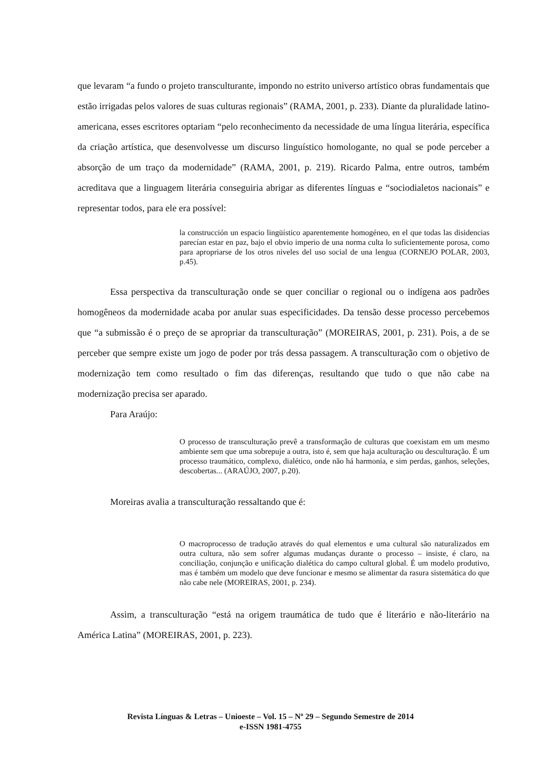que levaram “a fundo o projeto transculturante, impondo no estrito universo artístico obras fundamentais que estão irrigadas pelos valores de suas culturas regionais” (RAMA, 2001, p. 233). Diante da pluralidade latino-americana, esses escritores optariam “pelo reconhecimento da necessidade de uma língua literária, específica da criação artística, que desenvolvesse um discurso linguístico homologante, no qual se pode perceber a absorção de um traço da modernidade” (RAMA, 2001, p. 219). Ricardo Palma, entre outros, também acreditava que a linguagem literária conseguiria abrigar as diferentes línguas e “sociodialetos nacionais” e representar todos, para ele era possível:
la construcción un espacio lingüístico aparentemente homogéneo, en el que todas las disidencias parecían estar en paz, bajo el obvio imperio de una norma culta lo suficientemente porosa, como para apropriarse de los otros niveles del uso social de una lengua (CORNEJO POLAR, 2003, p.45).
Essa perspectiva da transculturação onde se quer conciliar o regional ou o indígena aos padrões homogêneos da modernidade acaba por anular suas especificidades. Da tensão desse processo percebemos que “a submissão é o preço de se apropriar da transculturação” (MOREIRAS, 2001, p. 231). Pois, a de se perceber que sempre existe um jogo de poder por trás dessa passagem. A transculturação com o objetivo de modernização tem como resultado o fim das diferenças, resultando que tudo o que não cabe na modernização precisa ser aparado.
Para Araújo:
O processo de transculturação prevê a transformação de culturas que coexistam em um mesmo ambiente sem que uma sobrepuje a outra, isto é, sem que haja aculturação ou desculturação. É um processo traumático, complexo, dialético, onde não há harmonia, e sim perdas, ganhos, seleções, descobertas... (ARAÚJO, 2007, p.20).
Moreiras avalia a transculturação ressaltando que é:
O macroprocesso de tradução através do qual elementos e uma cultural são naturalizados em outra cultura, não sem sofrer algumas mudanças durante o processo – insiste, é claro, na conciliação, conjunção e unificação dialética do campo cultural global. É um modelo produtivo, mas é também um modelo que deve funcionar e mesmo se alimentar da rasura sistemática do que não cabe nele (MOREIRAS, 2001, p. 234).
Assim, a transculturação “está na origem traumática de tudo que é literário e não-literário na América Latina” (MOREIRAS, 2001, p. 223).
Revista Línguas & Letras – Unioeste – Vol. 15 – Nº 29 – Segundo Semestre de 2014
e-ISSN 1981-4755